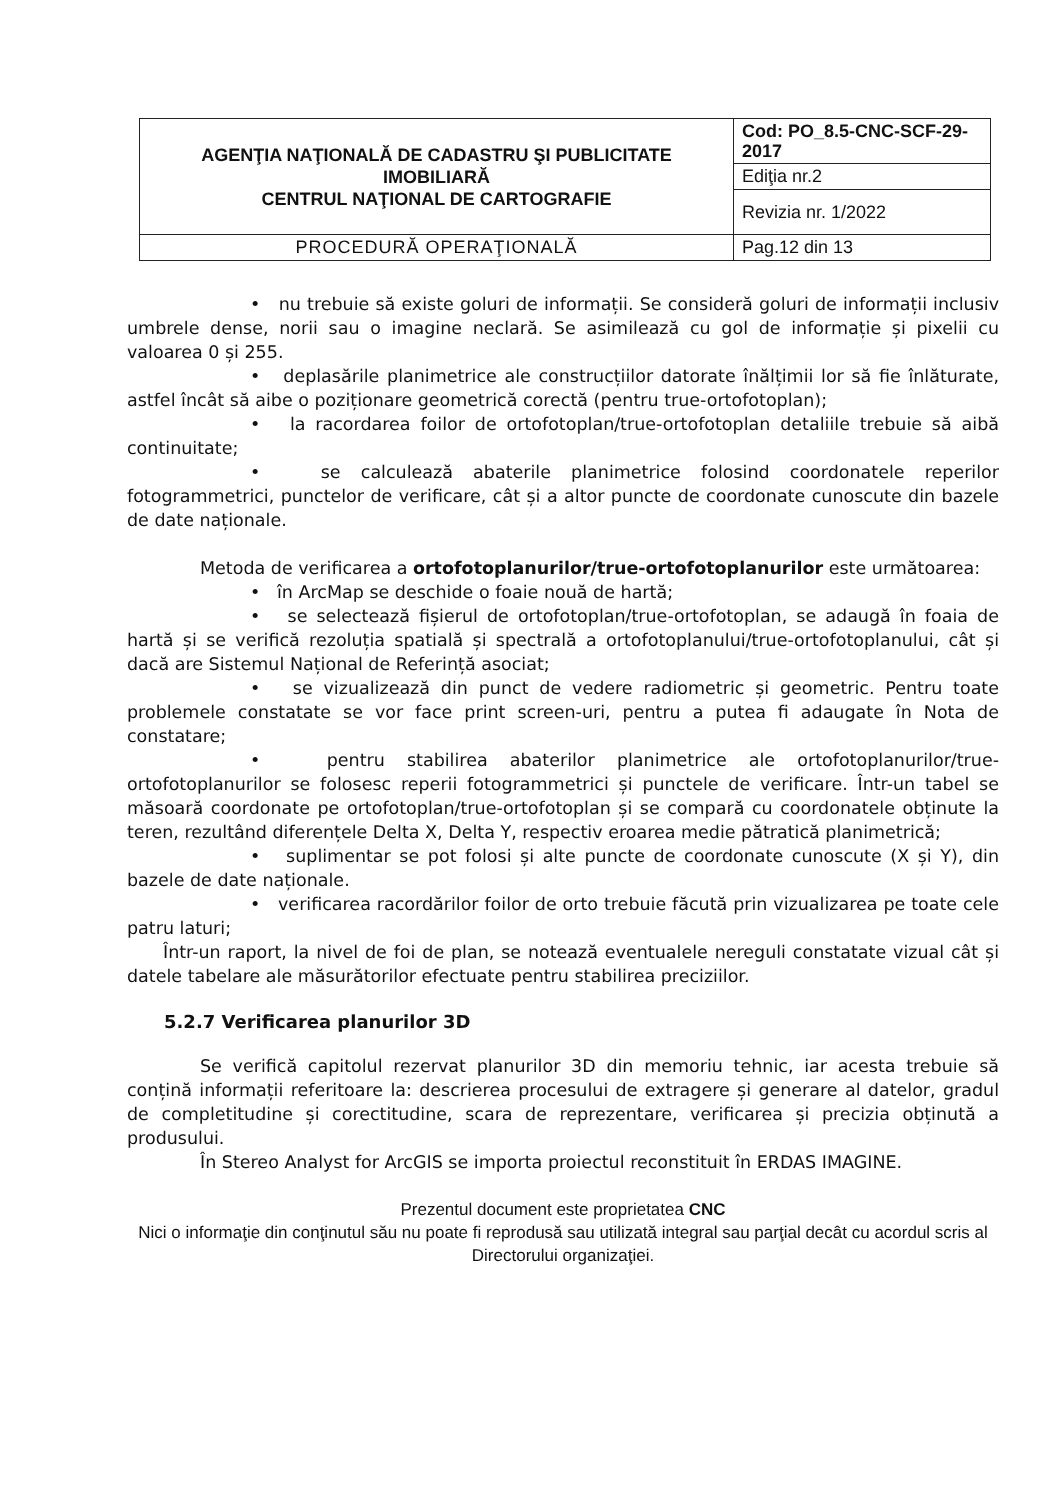| AGENŢIA NAŢIONALĂ DE CADASTRU ŞI PUBLICITATE IMOBILIARĂ CENTRUL NAŢIONAL DE CARTOGRAFIE | Cod: PO_8.5-CNC-SCF-29-2017 |
| | Ediţia nr.2 |
| | Revizia nr. 1/2022 |
| PROCEDURĂ OPERAŢIONALĂ | Pag.12 din 13 |
• nu trebuie să existe goluri de informații. Se consideră goluri de informații inclusiv umbrele dense, norii sau o imagine neclară. Se asimilează cu gol de informație și pixelii cu valoarea 0 și 255.
• deplasările planimetrice ale construcțiilor datorate înălțimii lor să fie înlăturate, astfel încât să aibe o poziționare geometrică corectă (pentru true-ortofotoplan);
• la racordarea foilor de ortofotoplan/true-ortofotoplan detaliile trebuie să aibă continuitate;
• se calculează abaterile planimetrice folosind coordonatele reperilor fotogrammetrici, punctelor de verificare, cât și a altor puncte de coordonate cunoscute din bazele de date naționale.
Metoda de verificarea a ortofotoplanurilor/true-ortofotoplanurilor este următoarea:
• în ArcMap se deschide o foaie nouă de hartă;
• se selectează fișierul de ortofotoplan/true-ortofotoplan, se adaugă în foaia de hartă și se verifică rezoluția spatială și spectrală a ortofotoplanului/true-ortofotoplanului, cât și dacă are Sistemul Național de Referință asociat;
• se vizualizează din punct de vedere radiometric și geometric. Pentru toate problemele constatate se vor face print screen-uri, pentru a putea fi adaugate în Nota de constatare;
• pentru stabilirea abaterilor planimetrice ale ortofotoplanurilor/true-ortofotoplanurilor se folosesc reperii fotogrammetrici și punctele de verificare. Într-un tabel se măsoară coordonate pe ortofotoplan/true-ortofotoplan și se compară cu coordonatele obținute la teren, rezultând diferențele Delta X, Delta Y, respectiv eroarea medie pătratică planimetrică;
• suplimentar se pot folosi și alte puncte de coordonate cunoscute (X și Y), din bazele de date naționale.
• verificarea racordărilor foilor de orto trebuie făcută prin vizualizarea pe toate cele patru laturi;
Într-un raport, la nivel de foi de plan, se notează eventualele nereguli constatate vizual cât și datele tabelare ale măsurătorilor efectuate pentru stabilirea preciziilor.
5.2.7 Verificarea planurilor 3D
Se verifică capitolul rezervat planurilor 3D din memoriu tehnic, iar acesta trebuie să conțină informații referitoare la: descrierea procesului de extragere și generare al datelor, gradul de completitudine și corectitudine, scara de reprezentare, verificarea și precizia obținută a produsului.
În Stereo Analyst for ArcGIS se importa proiectul reconstituit în ERDAS IMAGINE.
Prezentul document este proprietatea CNC
Nici o informaţie din conţinutul său nu poate fi reprodusă sau utilizată integral sau parţial decât cu acordul scris al Directorului organizaţiei.